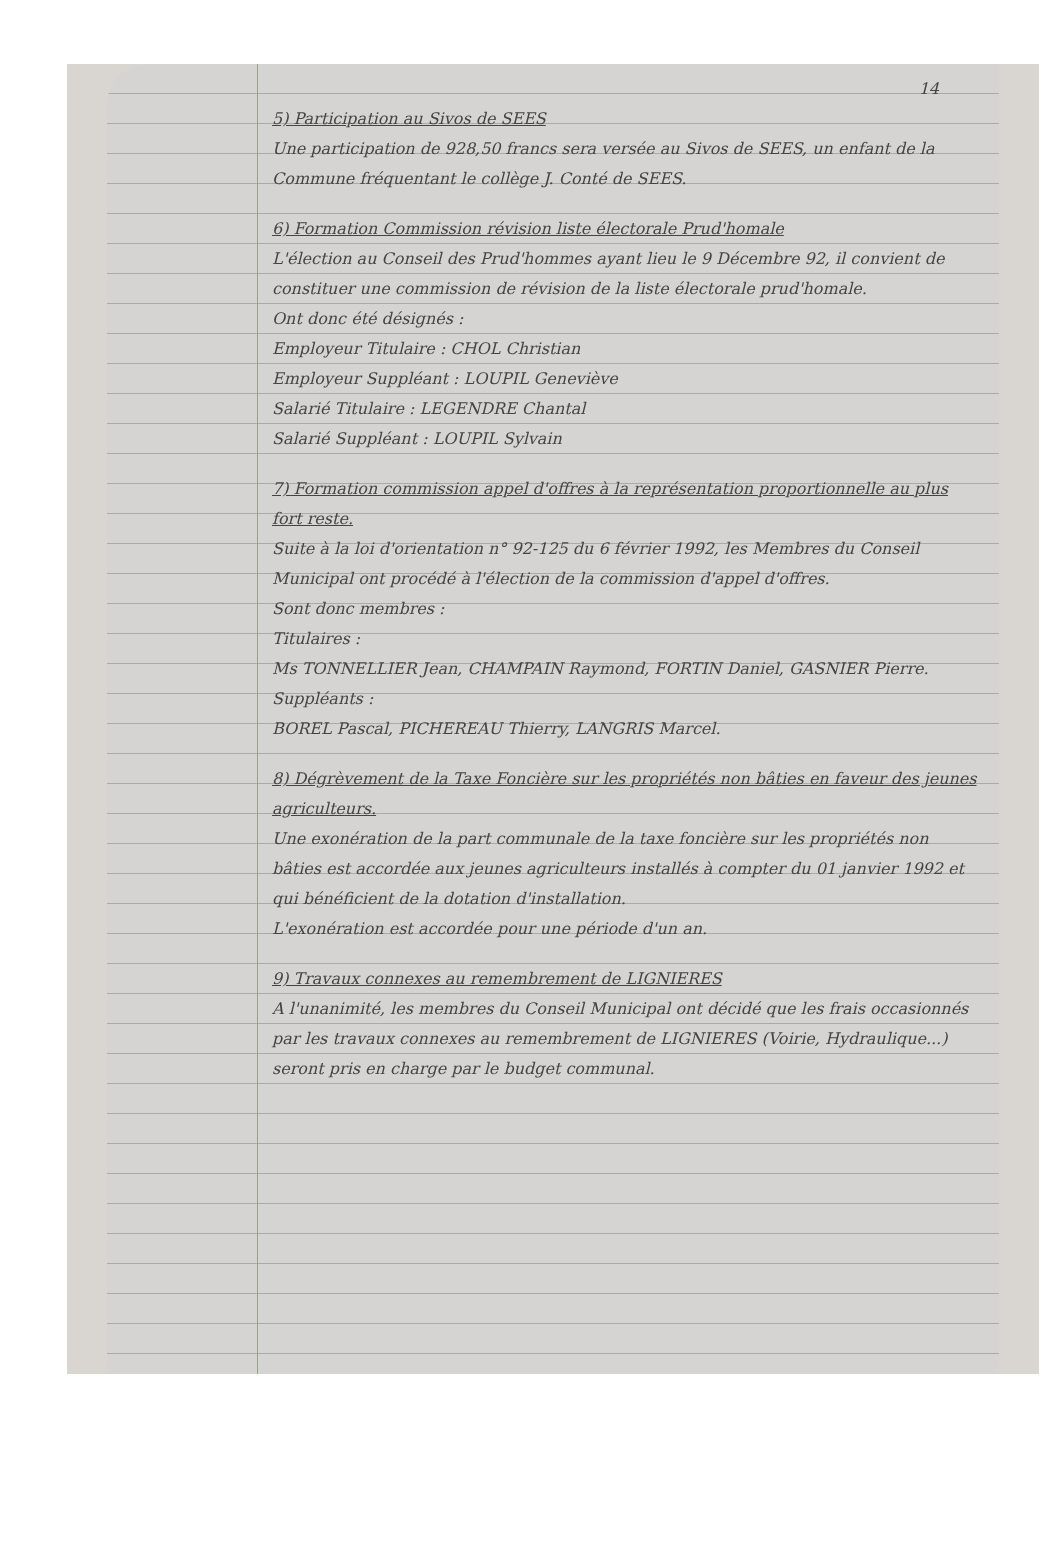14
5) Participation au Sivos de SEES
Une participation de 928,50 francs sera versée au Sivos de SEES, un enfant de la Commune fréquentant le collège J. Conté de SEES.
6) Formation Commission révision liste électorale Prud'homale
L'élection au Conseil des Prud'hommes ayant lieu le 9 Décembre 92, il convient de constituer une commission de révision de la liste électorale prud'homale.
Ont donc été désignés :
Employeur Titulaire : CHOL Christian
Employeur Suppléant : LOUPIL Geneviève
Salarié Titulaire : LEGENDRE Chantal
Salarié Suppléant : LOUPIL Sylvain
7) Formation commission appel d'offres à la représentation proportionnelle au plus fort reste.
Suite à la loi d'orientation n° 92-125 du 6 février 1992, les Membres du Conseil Municipal ont procédé à l'élection de la commission d'appel d'offres.
Sont donc membres :
Titulaires :
Ms TONNELLIER Jean, CHAMPAIN Raymond, FORTIN Daniel, GASNIER Pierre.
Suppléants :
BOREL Pascal, PICHEREAU Thierry, LANGRIS Marcel.
8) Dégrèvement de la Taxe Foncière sur les propriétés non bâties en faveur des jeunes agriculteurs.
Une exonération de la part communale de la taxe foncière sur les propriétés non bâties est accordée aux jeunes agriculteurs installés à compter du 01 janvier 1992 et qui bénéficient de la dotation d'installation.
L'exonération est accordée pour une période d'un an.
9) Travaux connexes au remembrement de LIGNIERES
A l'unanimité, les membres du Conseil Municipal ont décidé que les frais occasionnés par les travaux connexes au remembrement de LIGNIERES (Voirie, Hydraulique...) seront pris en charge par le budget communal.